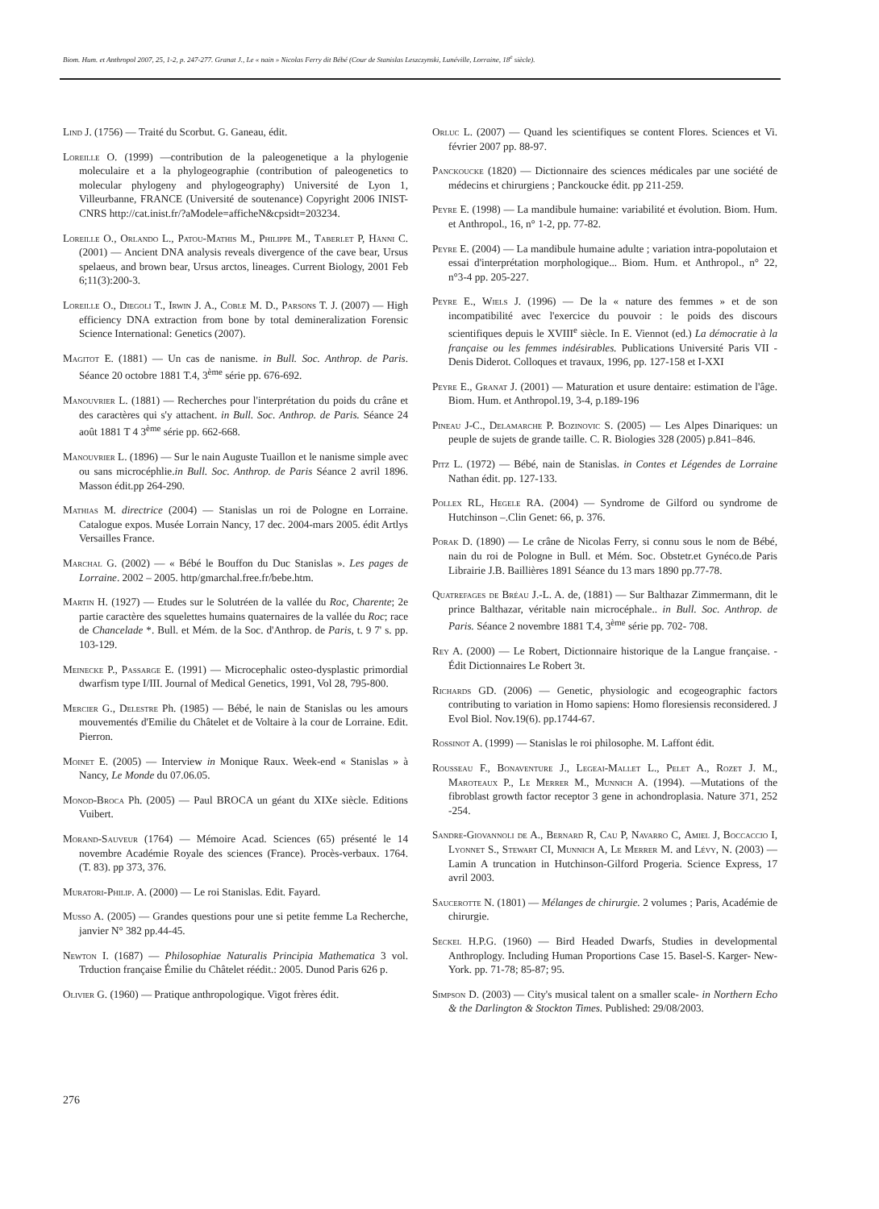Biom. Hum. et Anthropol 2007, 25, 1-2, p. 247-277. Granat J., Le « nain » Nicolas Ferry dit Bébé (Cour de Stanislas Leszczynski, Lunéville, Lorraine, 18<sup>e</sup> siècle).
Lind J. (1756) — Traité du Scorbut. G. Ganeau, édit.
Loreille O. (1999) —contribution de la paleogenetique a la phylogenie moleculaire et a la phylogeographie (contribution of paleogenetics to molecular phylogeny and phylogeography) Université de Lyon 1, Villeurbanne, FRANCE (Université de soutenance) Copyright 2006 INIST-CNRS http://cat.inist.fr/?aModele=afficheN&cpsidt=203234.
Loreille O., Orlando L., Patou-Mathis M., Philippe M., Taberlet P, Hänni C. (2001) — Ancient DNA analysis reveals divergence of the cave bear, Ursus spelaeus, and brown bear, Ursus arctos, lineages. Current Biology, 2001 Feb 6;11(3):200-3.
Loreille O., Diegoli T., Irwin J. A., Coble M. D., Parsons T. J. (2007) — High efficiency DNA extraction from bone by total demineralization Forensic Science International: Genetics (2007).
Magitot E. (1881) — Un cas de nanisme. in Bull. Soc. Anthrop. de Paris. Séance 20 octobre 1881 T.4, 3<sup>ème</sup> série pp. 676-692.
Manouvrier L. (1881) — Recherches pour l'interprétation du poids du crâne et des caractères qui s'y attachent. in Bull. Soc. Anthrop. de Paris. Séance 24 août 1881 T 4 3<sup>ème</sup> série pp. 662-668.
Manouvrier L. (1896) — Sur le nain Auguste Tuaillon et le nanisme simple avec ou sans microcéphlie.in Bull. Soc. Anthrop. de Paris Séance 2 avril 1896. Masson édit.pp 264-290.
Mathias M. directrice (2004) — Stanislas un roi de Pologne en Lorraine. Catalogue expos. Musée Lorrain Nancy, 17 dec. 2004-mars 2005. édit Artlys Versailles France.
Marchal G. (2002) — « Bébé le Bouffon du Duc Stanislas ». Les pages de Lorraine. 2002 – 2005. http/gmarchal.free.fr/bebe.htm.
Martin H. (1927) — Etudes sur le Solutréen de la vallée du Roc, Charente; 2e partie caractère des squelettes humains quaternaires de la vallée du Roc; race de Chancelade *. Bull. et Mém. de la Soc. d'Anthrop. de Paris, t. 9 7' s. pp. 103-129.
Meinecke P., Passarge E. (1991) — Microcephalic osteo-dysplastic primordial dwarfism type I/III. Journal of Medical Genetics, 1991, Vol 28, 795-800.
Mercier G., Delestre Ph. (1985) — Bébé, le nain de Stanislas ou les amours mouvementés d'Emilie du Châtelet et de Voltaire à la cour de Lorraine. Edit. Pierron.
Moinet E. (2005) — Interview in Monique Raux. Week-end « Stanislas » à Nancy, Le Monde du 07.06.05.
Monod-Broca Ph. (2005) — Paul BROCA un géant du XIXe siècle. Editions Vuibert.
Morand-Sauveur (1764) — Mémoire Acad. Sciences (65) présenté le 14 novembre Académie Royale des sciences (France). Procès-verbaux. 1764. (T. 83). pp 373, 376.
Muratori-Philip. A. (2000) — Le roi Stanislas. Edit. Fayard.
Musso A. (2005) — Grandes questions pour une si petite femme La Recherche, janvier N° 382 pp.44-45.
Newton I. (1687) — Philosophiae Naturalis Principia Mathematica 3 vol. Trduction française Émilie du Châtelet réédit.: 2005. Dunod Paris 626 p.
Olivier G. (1960) — Pratique anthropologique. Vigot frères édit.
Orluc L. (2007) — Quand les scientifiques se content Flores. Sciences et Vi. février 2007 pp. 88-97.
Panckoucke (1820) — Dictionnaire des sciences médicales par une société de médecins et chirurgiens ; Panckoucke édit. pp 211-259.
Peyre E. (1998) — La mandibule humaine: variabilité et évolution. Biom. Hum. et Anthropol., 16, n° 1-2, pp. 77-82.
Peyre E. (2004) — La mandibule humaine adulte ; variation intra-popolutaion et essai d'interprétation morphologique... Biom. Hum. et Anthropol., n° 22, n°3-4 pp. 205-227.
Peyre E., Wiels J. (1996) — De la « nature des femmes » et de son incompatibilité avec l'exercice du pouvoir : le poids des discours scientifiques depuis le XVIII<sup>e</sup> siècle. In E. Viennot (ed.) La démocratie à la française ou les femmes indésirables. Publications Université Paris VII - Denis Diderot. Colloques et travaux, 1996, pp. 127-158 et I-XXI
Peyre E., Granat J. (2001) — Maturation et usure dentaire: estimation de l'âge. Biom. Hum. et Anthropol.19, 3-4, p.189-196
Pineau J-C., Delamarche P. Bozinovic S. (2005) — Les Alpes Dinariques: un peuple de sujets de grande taille. C. R. Biologies 328 (2005) p.841–846.
Pitz L. (1972) — Bébé, nain de Stanislas. in Contes et Légendes de Lorraine Nathan édit. pp. 127-133.
Pollex RL, Hegele RA. (2004) — Syndrome de Gilford ou syndrome de Hutchinson –.Clin Genet: 66, p. 376.
Porak D. (1890) — Le crâne de Nicolas Ferry, si connu sous le nom de Bébé, nain du roi de Pologne in Bull. et Mém. Soc. Obstetr.et Gynéco.de Paris Librairie J.B. Baillières 1891 Séance du 13 mars 1890 pp.77-78.
Quatrefages de Bréau J.-L. A. de, (1881) — Sur Balthazar Zimmermann, dit le prince Balthazar, véritable nain microcéphale.. in Bull. Soc. Anthrop. de Paris. Séance 2 novembre 1881 T.4, 3<sup>ème</sup> série pp. 702- 708.
Rey A. (2000) — Le Robert, Dictionnaire historique de la Langue française. - Édit Dictionnaires Le Robert 3t.
Richards GD. (2006) — Genetic, physiologic and ecogeographic factors contributing to variation in Homo sapiens: Homo floresiensis reconsidered. J Evol Biol. Nov.19(6). pp.1744-67.
Rossinot A. (1999) — Stanislas le roi philosophe. M. Laffont édit.
Rousseau F., Bonaventure J., Legeai-Mallet L., Pelet A., Rozet J. M., Maroteaux P., Le Merrer M., Munnich A. (1994). —Mutations of the fibroblast growth factor receptor 3 gene in achondroplasia. Nature 371, 252 -254.
Sandre-Giovannoli de A., Bernard R, Cau P, Navarro C, Amiel J, Boccaccio I, Lyonnet S., Stewart CI, Munnich A, Le Merrer M. and Lévy, N. (2003) — Lamin A truncation in Hutchinson-Gilford Progeria. Science Express, 17 avril 2003.
Saucerotte N. (1801) — Mélanges de chirurgie. 2 volumes ; Paris, Académie de chirurgie.
Seckel H.P.G. (1960) — Bird Headed Dwarfs, Studies in developmental Anthroplogy. Including Human Proportions Case 15. Basel-S. Karger- New-York. pp. 71-78; 85-87; 95.
Simpson D. (2003) — City's musical talent on a smaller scale- in Northern Echo & the Darlington & Stockton Times. Published: 29/08/2003.
276